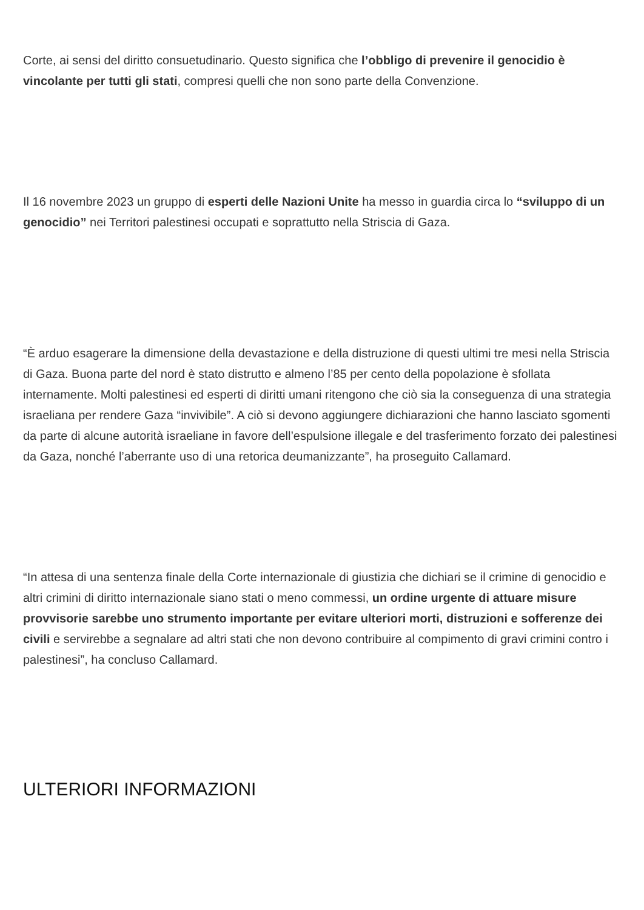Corte, ai sensi del diritto consuetudinario. Questo significa che l’obbligo di prevenire il genocidio è vincolante per tutti gli stati, compresi quelli che non sono parte della Convenzione.
Il 16 novembre 2023 un gruppo di esperti delle Nazioni Unite ha messo in guardia circa lo “sviluppo di un genocidio” nei Territori palestinesi occupati e soprattutto nella Striscia di Gaza.
“È arduo esagerare la dimensione della devastazione e della distruzione di questi ultimi tre mesi nella Striscia di Gaza. Buona parte del nord è stato distrutto e almeno l’85 per cento della popolazione è sfollata internamente. Molti palestinesi ed esperti di diritti umani ritengono che ciò sia la conseguenza di una strategia israeliana per rendere Gaza “invivibile”. A ciò si devono aggiungere dichiarazioni che hanno lasciato sgomenti da parte di alcune autorità israeliane in favore dell’espulsione illegale e del trasferimento forzato dei palestinesi da Gaza, nonché l’aberrante uso di una retorica deumanizzante”, ha proseguito Callamard.
“In attesa di una sentenza finale della Corte internazionale di giustizia che dichiari se il crimine di genocidio e altri crimini di diritto internazionale siano stati o meno commessi, un ordine urgente di attuare misure provvisorie sarebbe uno strumento importante per evitare ulteriori morti, distruzioni e sofferenze dei civili e servirebbe a segnalare ad altri stati che non devono contribuire al compimento di gravi crimini contro i palestinesi”, ha concluso Callamard.
ULTERIORI INFORMAZIONI